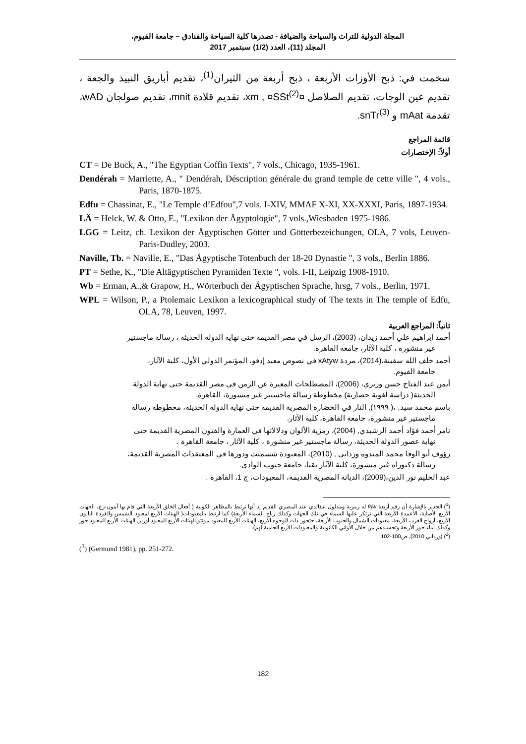المجلة الدولية للتراث والسياحة والضيافة - تصدرها كلية السياحة والفنادق – جامعة الفيوم،
المجلد (11)، العدد (1/2) سبتمبر 2017
سخمت في: ذبح الأوزات الأربعة ، ذبح أربعة من الثيران<sup>(1)</sup>، تقديم أباريق النبيذ والجعة ، تقديم عين الوجات، تقديم الصلاصل ¤xm , ¤SSt<sup>(2)</sup>، تقديم قلادة mnit، تقديم صولجان wAD، تقدمة mAat و snTr<sup>(3)</sup>.
قائمة المراجع
أولاً: الإختصارات
CT = De Buck, A., "The Egyptian Coffin Texts", 7 vols., Chicago, 1935-1961.
Dendérah = Marriette, A., " Dendérah, Déscription générale du grand temple de cette ville ", 4 vols., Paris, 1870-1875.
Edfu = Chassinat, E., "Le Temple d’Edfou",7 vols. I-XIV, MMAF X-XI, XX-XXXI, Paris, 1897-1934.
LÄ = Helck, W. & Otto, E., "Lexikon der Ägyptologie", 7 vols.,Wiesbaden 1975-1986.
LGG = Leitz, ch. Lexikon der Ägyptischen Götter und Götterbezeichungen, OLA, 7 vols, Leuven-Paris-Dudley, 2003.
Naville, Tb. = Naville, E., "Das Ägyptische Totenbuch der 18-20 Dynastie ", 3 vols., Berlin 1886.
PT = Sethe, K., "Die Altägyptischen Pyramiden Texte ", vols. I-II, Leipzig 1908-1910.
Wb = Erman, A.,& Grapow, H., Wörterbuch der Ägyptischen Sprache, hrsg, 7 vols., Berlin, 1971.
WPL = Wilson, P., a Ptolemaic Lexikon a lexicographical study of The texts in The temple of Edfu, OLA, 78, Leuven, 1997.
ثانياً: المراجع العربية
أحمد إبراهيم علي أحمد زيدان، (2003)، الرسل في مصر القديمة حتى نهاية الدولة الحديثة ، رسالة ماجستير
غير منشورة ، كلية الآثار، جامعة القاهرة.
أحمد خلف الله سفينة،(2014)، مردة xAtyw في نصوص معبد إدفو، المؤتمر الدولي الأول، كلية الآثار،
جامعة الفيوم.
أيمن عبد الفتاح حسن وزيري، (2006)، المصطلحات المعبرة عن الزمن في مصر القديمة حتى نهاية الدولة
الحديثة( دراسة لغوية حضارية) مخطوطة رسالة ماجستير غير منشورة، القاهرة.
باسم محمد سيد, ،( ١٩٩٩), النار في الحضارة المصرية القديمة حتى نهاية الدولة الحديثة، مخطوطة رسالة
ماجستير غير منشورة، جامعة القاهرة، كلية الآثار.
تامر أحمد فؤاد أحمد الرشيدي, (2004)، رمزية الألوان ودلالاتها في العمارة والفنون المصرية القديمة حتى
نهاية عصور الدولة الحديثة، رسالة ماجستير غير منشورة ، كلية الآثار ، جامعة القاهرة .
رؤوف أبو الوفا محمد المندوه ورداني , (2010)، المعبودة شسمتت ودورها في المعتقدات المصرية القديمة،
رسالة دكتوراه غير منشورة، كلية الآثار بقنا، جامعة جنوب الوادي.
عبد الحليم نور الدين،(2009)، الديانة المصرية القديمة، المعبودات، ج 1، القاهرة .
(<sup>1</sup>) الجدير بالإشارة أن رقم أربعة fdw له رمزية ومدلول عقائدي عند المصري القديم إذ أنها ترتبط بالمظاهر الكونية ( أفعال الخلق الأربعة التي قام بها آمون-رع، الجهات الأربع الأصلية، الأعمدة الأربعة التي ترتكز عليها السماء في تلك الجهات وكذلك رياح السماء الأربعة) كما ارتبط بالمعبودات( الهيئات الأربع لمعبود الشمس والقردة البابون الأربع، أرواح الغرب الأربعة، معبودات الشمال والجنوب الأربعة، حتحور ذات الوجوه الأربع، الهيئات الأربع للمعبود مونتو,الهيئات الأربع للمعبود أوزير, الهيئات الأربع للمعبود حور وكذلك أبناء حور الأربعة وتجسيدهم من خلال الأواني الكانوبية والمعبودات الأربع الحامية لهم).
(<sup>2</sup>) (ورداني 2010), ص100-102.
(<sup>3</sup>) (Germond 1981), pp. 251-272.
182